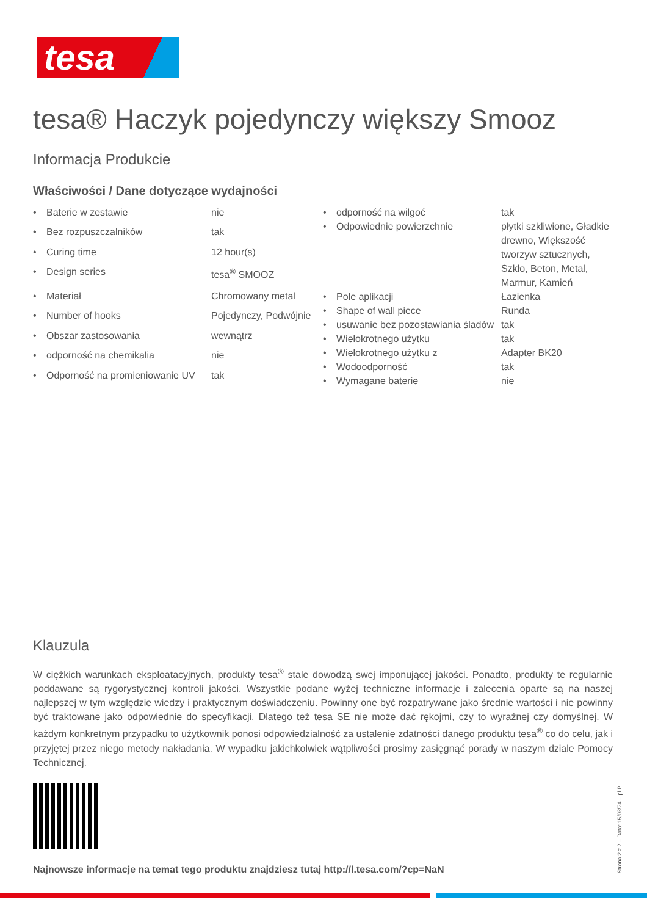tesa
tesa® Haczyk pojedynczy większy Smooz
Informacja Produkcie
Właściwości / Dane dotyczące wydajności
| • | Baterie w zestawie | nie |
| • | Bez rozpuszczalników | tak |
| • | Curing time | 12 hour(s) |
| • | Design series | tesa<sup>®</sup> SMOOZ |
| • | Materiał | Chromowany metal |
| • | Number of hooks | Pojedynczy, Podwójnie |
| • | Obszar zastosowania | wewnątrz |
| • | odporność na chemikalia | nie |
| • | Odporność na promieniowanie UV | tak |
| • | odporność na wilgoć | tak |
| • | Odpowiednie powierzchnie | płytki szkliwione, Gładkie drewno, Większość tworzyw sztucznych, Szkło, Beton, Metal, Marmur, Kamień |
| • | Pole aplikacji | Łazienka |
| • | Shape of wall piece | Runda |
| • | usuwanie bez pozostawiania śladów | tak |
| • | Wielokrotnego użytku | tak |
| • | Wielokrotnego użytku z | Adapter BK20 |
| • | Wodoodporność | tak |
| • | Wymagane baterie | nie |
Klauzula
W ciężkich warunkach eksploatacyjnych, produkty tesa<sup>®</sup> stale dowodzą swej imponującej jakości. Ponadto, produkty te regularnie poddawane są rygorystycznej kontroli jakości. Wszystkie podane wyżej techniczne informacje i zalecenia oparte są na naszej najlepszej w tym względzie wiedzy i praktycznym doświadczeniu. Powinny one być rozpatrywane jako średnie wartości i nie powinny być traktowane jako odpowiednie do specyfikacji. Dlatego też tesa SE nie może dać rękojmi, czy to wyraźnej czy domyślnej. W każdym konkretnym przypadku to użytkownik ponosi odpowiedzialność za ustalenie zdatności danego produktu tesa<sup>®</sup> co do celu, jak i przyjętej przez niego metody nakładania. W wypadku jakichkolwiek wątpliwości prosimy zasięgnąć porady w naszym dziale Pomocy Technicznej.
Najnowsze informacje na temat tego produktu znajdziesz tutaj http://l.tesa.com/?cp=NaN
Strona 2 z 2 – Data: 15/03/24 – pl-PL